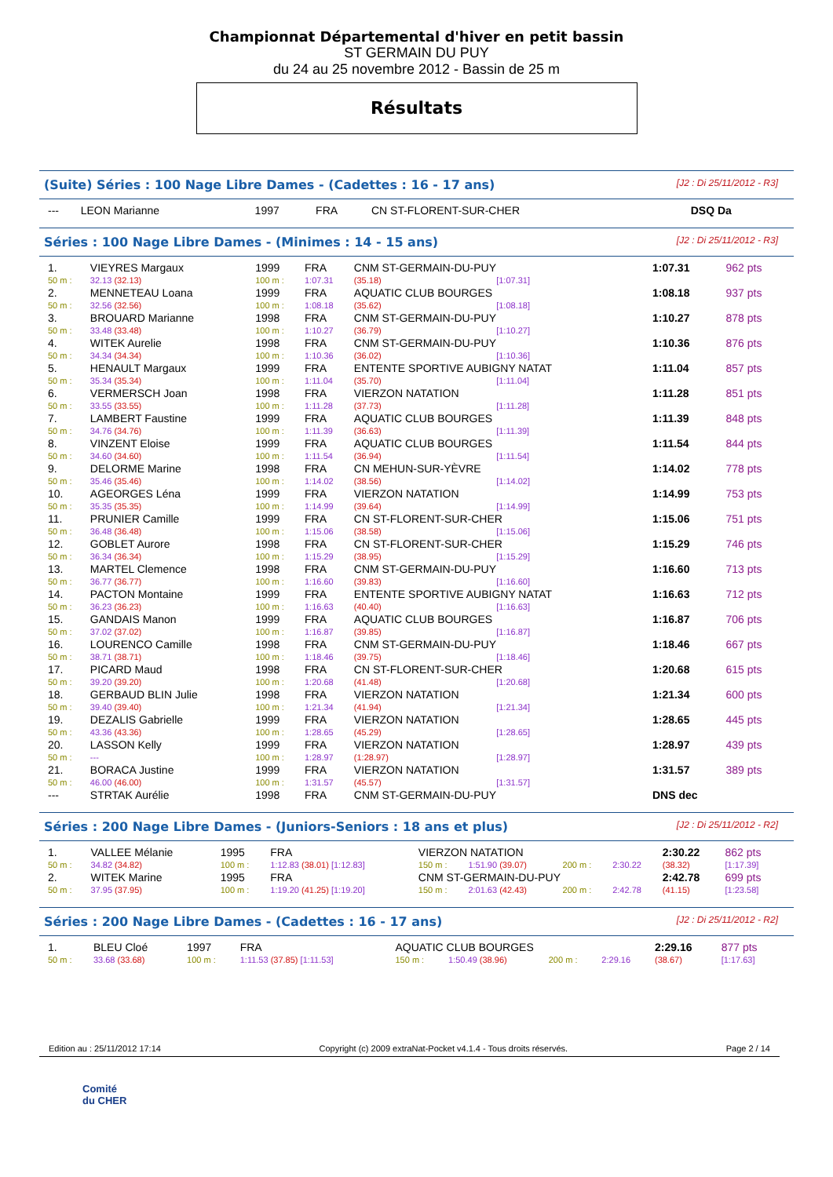Championnat Départemental d'hiver en petit bassin
ST GERMAIN DU PUY
du 24 au 25 novembre 2012 - Bassin de 25 m
Résultats
(Suite) Séries : 100 Nage Libre Dames - (Cadettes : 16 - 17 ans) [J2 : Di 25/11/2012 - R3]
| --- | LEON Marianne | 1997 | FRA | CN ST-FLORENT-SUR-CHER | DSQ Da |
Séries : 100 Nage Libre Dames - (Minimes : 14 - 15 ans) [J2 : Di 25/11/2012 - R3]
| 1. | VIEYRES Margaux | 1999 | FRA | CNM ST-GERMAIN-DU-PUY | | | 1:07.31 | 962 pts |
| 50 m : | 32.13 (32.13) | 100 m : | 1:07.31 | (35.18) | [1:07.31] | | | |
| 2. | MENNETEAU Loana | 1999 | FRA | AQUATIC CLUB BOURGES | | | 1:08.18 | 937 pts |
| 50 m : | 32.56 (32.56) | 100 m : | 1:08.18 | (35.62) | [1:08.18] | | | |
| 3. | BROUARD Marianne | 1998 | FRA | CNM ST-GERMAIN-DU-PUY | | | 1:10.27 | 878 pts |
| 50 m : | 33.48 (33.48) | 100 m : | 1:10.27 | (36.79) | [1:10.27] | | | |
| 4. | WITEK Aurelie | 1998 | FRA | CNM ST-GERMAIN-DU-PUY | | | 1:10.36 | 876 pts |
| 50 m : | 34.34 (34.34) | 100 m : | 1:10.36 | (36.02) | [1:10.36] | | | |
| 5. | HENAULT Margaux | 1999 | FRA | ENTENTE SPORTIVE AUBIGNY NATAT | | | 1:11.04 | 857 pts |
| 50 m : | 35.34 (35.34) | 100 m : | 1:11.04 | (35.70) | [1:11.04] | | | |
| 6. | VERMERSCH Joan | 1998 | FRA | VIERZON NATATION | | | 1:11.28 | 851 pts |
| 50 m : | 33.55 (33.55) | 100 m : | 1:11.28 | (37.73) | [1:11.28] | | | |
| 7. | LAMBERT Faustine | 1999 | FRA | AQUATIC CLUB BOURGES | | | 1:11.39 | 848 pts |
| 50 m : | 34.76 (34.76) | 100 m : | 1:11.39 | (36.63) | [1:11.39] | | | |
| 8. | VINZENT Eloise | 1999 | FRA | AQUATIC CLUB BOURGES | | | 1:11.54 | 844 pts |
| 50 m : | 34.60 (34.60) | 100 m : | 1:11.54 | (36.94) | [1:11.54] | | | |
| 9. | DELORME Marine | 1998 | FRA | CN MEHUN-SUR-YÈVRE | | | 1:14.02 | 778 pts |
| 50 m : | 35.46 (35.46) | 100 m : | 1:14.02 | (38.56) | [1:14.02] | | | |
| 10. | AGEORGES Léna | 1999 | FRA | VIERZON NATATION | | | 1:14.99 | 753 pts |
| 50 m : | 35.35 (35.35) | 100 m : | 1:14.99 | (39.64) | [1:14.99] | | | |
| 11. | PRUNIER Camille | 1999 | FRA | CN ST-FLORENT-SUR-CHER | | | 1:15.06 | 751 pts |
| 50 m : | 36.48 (36.48) | 100 m : | 1:15.06 | (38.58) | [1:15.06] | | | |
| 12. | GOBLET Aurore | 1998 | FRA | CN ST-FLORENT-SUR-CHER | | | 1:15.29 | 746 pts |
| 50 m : | 36.34 (36.34) | 100 m : | 1:15.29 | (38.95) | [1:15.29] | | | |
| 13. | MARTEL Clemence | 1998 | FRA | CNM ST-GERMAIN-DU-PUY | | | 1:16.60 | 713 pts |
| 50 m : | 36.77 (36.77) | 100 m : | 1:16.60 | (39.83) | [1:16.60] | | | |
| 14. | PACTON Montaine | 1999 | FRA | ENTENTE SPORTIVE AUBIGNY NATAT | | | 1:16.63 | 712 pts |
| 50 m : | 36.23 (36.23) | 100 m : | 1:16.63 | (40.40) | [1:16.63] | | | |
| 15. | GANDAIS Manon | 1999 | FRA | AQUATIC CLUB BOURGES | | | 1:16.87 | 706 pts |
| 50 m : | 37.02 (37.02) | 100 m : | 1:16.87 | (39.85) | [1:16.87] | | | |
| 16. | LOURENCO Camille | 1998 | FRA | CNM ST-GERMAIN-DU-PUY | | | 1:18.46 | 667 pts |
| 50 m : | 38.71 (38.71) | 100 m : | 1:18.46 | (39.75) | [1:18.46] | | | |
| 17. | PICARD Maud | 1998 | FRA | CN ST-FLORENT-SUR-CHER | | | 1:20.68 | 615 pts |
| 50 m : | 39.20 (39.20) | 100 m : | 1:20.68 | (41.48) | [1:20.68] | | | |
| 18. | GERBAUD BLIN Julie | 1998 | FRA | VIERZON NATATION | | | 1:21.34 | 600 pts |
| 50 m : | 39.40 (39.40) | 100 m : | 1:21.34 | (41.94) | [1:21.34] | | | |
| 19. | DEZALIS Gabrielle | 1999 | FRA | VIERZON NATATION | | | 1:28.65 | 445 pts |
| 50 m : | 43.36 (43.36) | 100 m : | 1:28.65 | (45.29) | [1:28.65] | | | |
| 20. | LASSON Kelly | 1999 | FRA | VIERZON NATATION | | | 1:28.97 | 439 pts |
| 50 m : | --- | 100 m : | 1:28.97 | (1:28.97) | [1:28.97] | | | |
| 21. | BORACA Justine | 1999 | FRA | VIERZON NATATION | | | 1:31.57 | 389 pts |
| 50 m : | 46.00 (46.00) | 100 m : | 1:31.57 | (45.57) | [1:31.57] | | | |
| --- | STRTAK Aurélie | 1998 | FRA | CNM ST-GERMAIN-DU-PUY | | | DNS dec | |
Séries : 200 Nage Libre Dames - (Juniors-Seniors : 18 ans et plus) [J2 : Di 25/11/2012 - R2]
| 1. | VALLEE Mélanie | 1995 | FRA | VIERZON NATATION | | | | 2:30.22 | 862 pts |
| 50 m : | 34.82 (34.82) | 100 m : | 1:12.83 (38.01) [1:12.83] | 150 m : | 1:51.90 (39.07) | 200 m : | 2:30.22 | (38.32) | [1:17.39] |
| 2. | WITEK Marine | 1995 | FRA | CNM ST-GERMAIN-DU-PUY | | | | 2:42.78 | 699 pts |
| 50 m : | 37.95 (37.95) | 100 m : | 1:19.20 (41.25) [1:19.20] | 150 m : | 2:01.63 (42.43) | 200 m : | 2:42.78 | (41.15) | [1:23.58] |
Séries : 200 Nage Libre Dames - (Cadettes : 16 - 17 ans) [J2 : Di 25/11/2012 - R2]
| 1. | BLEU Cloé | 1997 | FRA | AQUATIC CLUB BOURGES | | | | 2:29.16 | 877 pts |
| 50 m : | 33.68 (33.68) | 100 m : | 1:11.53 (37.85) [1:11.53] | 150 m : | 1:50.49 (38.96) | 200 m : | 2:29.16 | (38.67) | [1:17.63] |
Edition au : 25/11/2012 17:14 Copyright (c) 2009 extraNat-Pocket v4.1.4 - Tous droits réservés. Page 2 / 14
Comité
du CHER